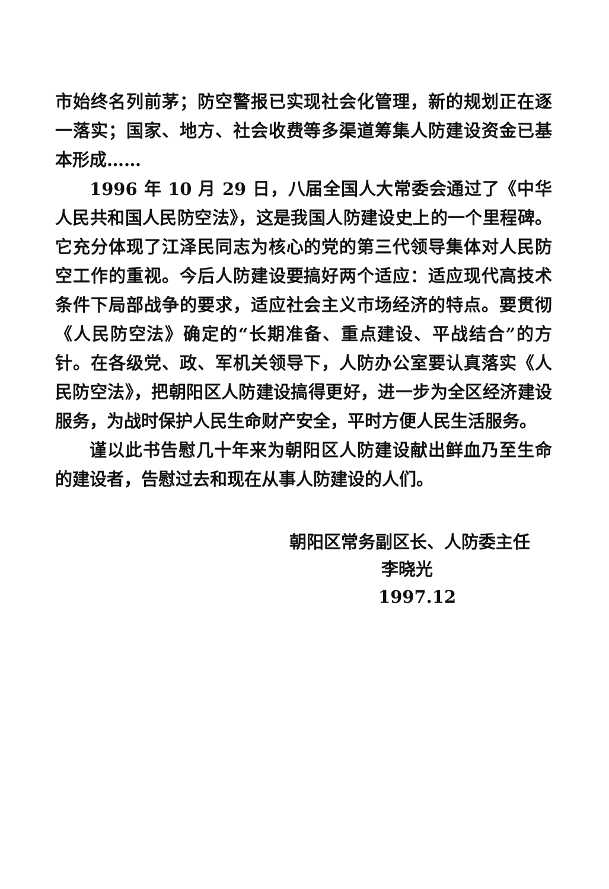市始终名列前茅；防空警报已实现社会化管理，新的规划正在逐一落实；国家、地方、社会收费等多渠道筹集人防建设资金已基本形成……
1996 年 10 月 29 日，八届全国人大常委会通过了《中华人民共和国人民防空法》，这是我国人防建设史上的一个里程碑。它充分体现了江泽民同志为核心的党的第三代领导集体对人民防空工作的重视。今后人防建设要搞好两个适应：适应现代高技术条件下局部战争的要求，适应社会主义市场经济的特点。要贯彻《人民防空法》确定的“长期准备、重点建设、平战结合”的方针。在各级党、政、军机关领导下，人防办公室要认真落实《人民防空法》，把朝阳区人防建设搞得更好，进一步为全区经济建设服务，为战时保护人民生命财产安全，平时方便人民生活服务。
谨以此书告慰几十年来为朝阳区人防建设献出鲜血乃至生命的建设者，告慰过去和现在从事人防建设的人们。
朝阳区常务副区长、人防委主任
李晓光
1997.12